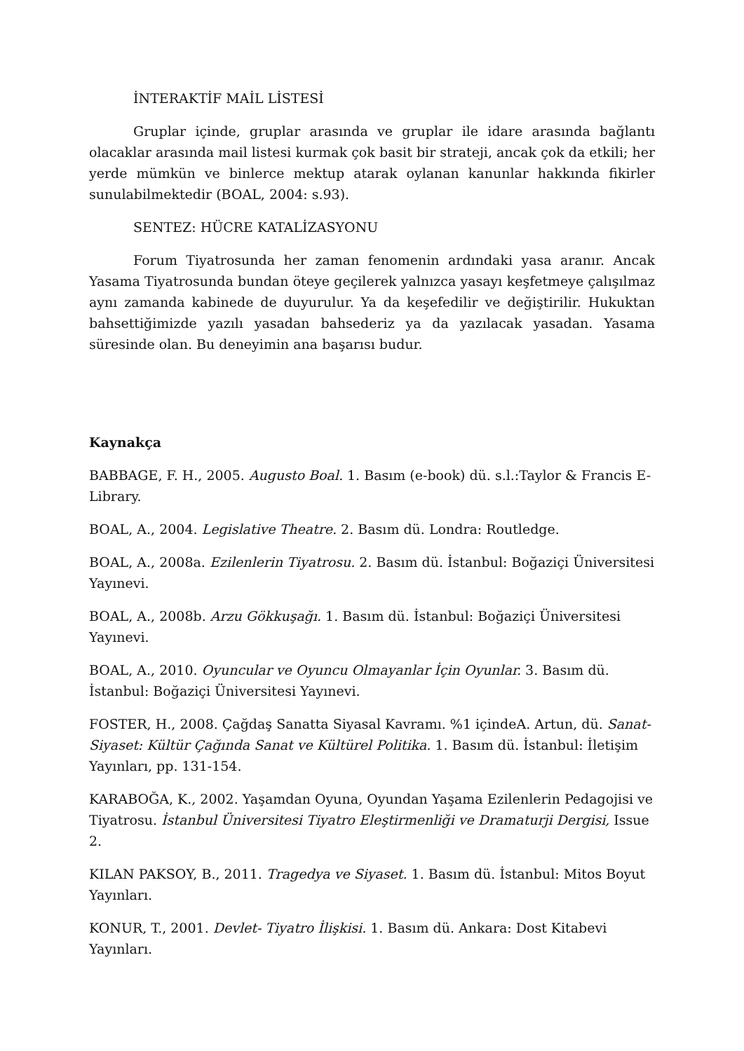İNTERAKTİF MAİL LİSTESİ
Gruplar içinde, gruplar arasında ve gruplar ile idare arasında bağlantı olacaklar arasında mail listesi kurmak çok basit bir strateji, ancak çok da etkili; her yerde mümkün ve binlerce mektup atarak oylanan kanunlar hakkında fikirler sunulabilmektedir (BOAL, 2004: s.93).
SENTEZ: HÜCRE KATALİZASYONU
Forum Tiyatrosunda her zaman fenomenin ardındaki yasa aranır. Ancak Yasama Tiyatrosunda bundan öteye geçilerek yalnızca yasayı keşfetmeye çalışılmaz aynı zamanda kabinede de duyurulur. Ya da keşefedilir ve değiştirilir. Hukuktan bahsettiğimizde yazılı yasadan bahsederiz ya da yazılacak yasadan. Yasama süresinde olan. Bu deneyimin ana başarısı budur.
Kaynakça
BABBAGE, F. H., 2005. Augusto Boal. 1. Basım (e-book) dü. s.l.:Taylor & Francis E-Library.
BOAL, A., 2004. Legislative Theatre. 2. Basım dü. Londra: Routledge.
BOAL, A., 2008a. Ezilenlerin Tiyatrosu. 2. Basım dü. İstanbul: Boğaziçi Üniversitesi Yayınevi.
BOAL, A., 2008b. Arzu Gökkuşağı. 1. Basım dü. İstanbul: Boğaziçi Üniversitesi Yayınevi.
BOAL, A., 2010. Oyuncular ve Oyuncu Olmayanlar İçin Oyunlar. 3. Basım dü. İstanbul: Boğaziçi Üniversitesi Yayınevi.
FOSTER, H., 2008. Çağdaş Sanatta Siyasal Kavramı. %1 içindeA. Artun, dü. Sanat-Siyaset: Kültür Çağında Sanat ve Kültürel Politika. 1. Basım dü. İstanbul: İletişim Yayınları, pp. 131-154.
KARABOĞA, K., 2002. Yaşamdan Oyuna, Oyundan Yaşama Ezilenlerin Pedagojisi ve Tiyatrosu. İstanbul Üniversitesi Tiyatro Eleştirmenliği ve Dramaturji Dergisi, Issue 2.
KILAN PAKSOY, B., 2011. Tragedya ve Siyaset. 1. Basım dü. İstanbul: Mitos Boyut Yayınları.
KONUR, T., 2001. Devlet- Tiyatro İlişkisi. 1. Basım dü. Ankara: Dost Kitabevi Yayınları.